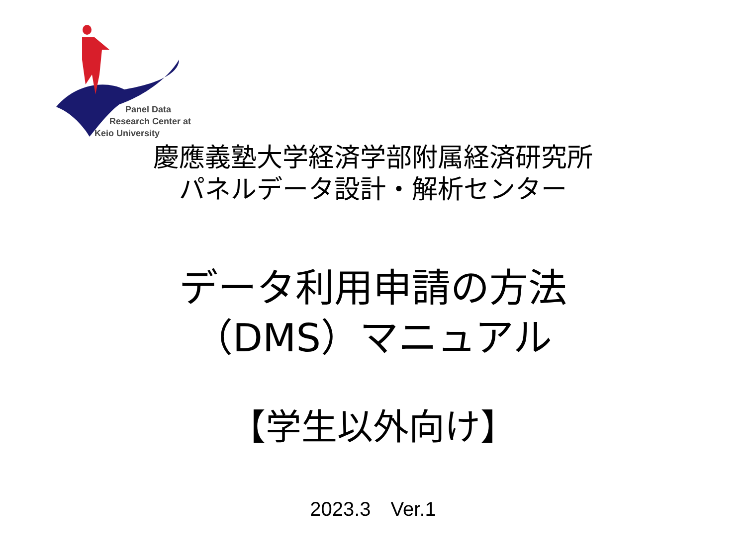Panel Data
Research Center at
Keio University
慶應義塾大学経済学部附属経済研究所
パネルデータ設計・解析センター
データ利用申請の方法
（DMS）マニュアル
【学生以外向け】
2023.3　Ver.1